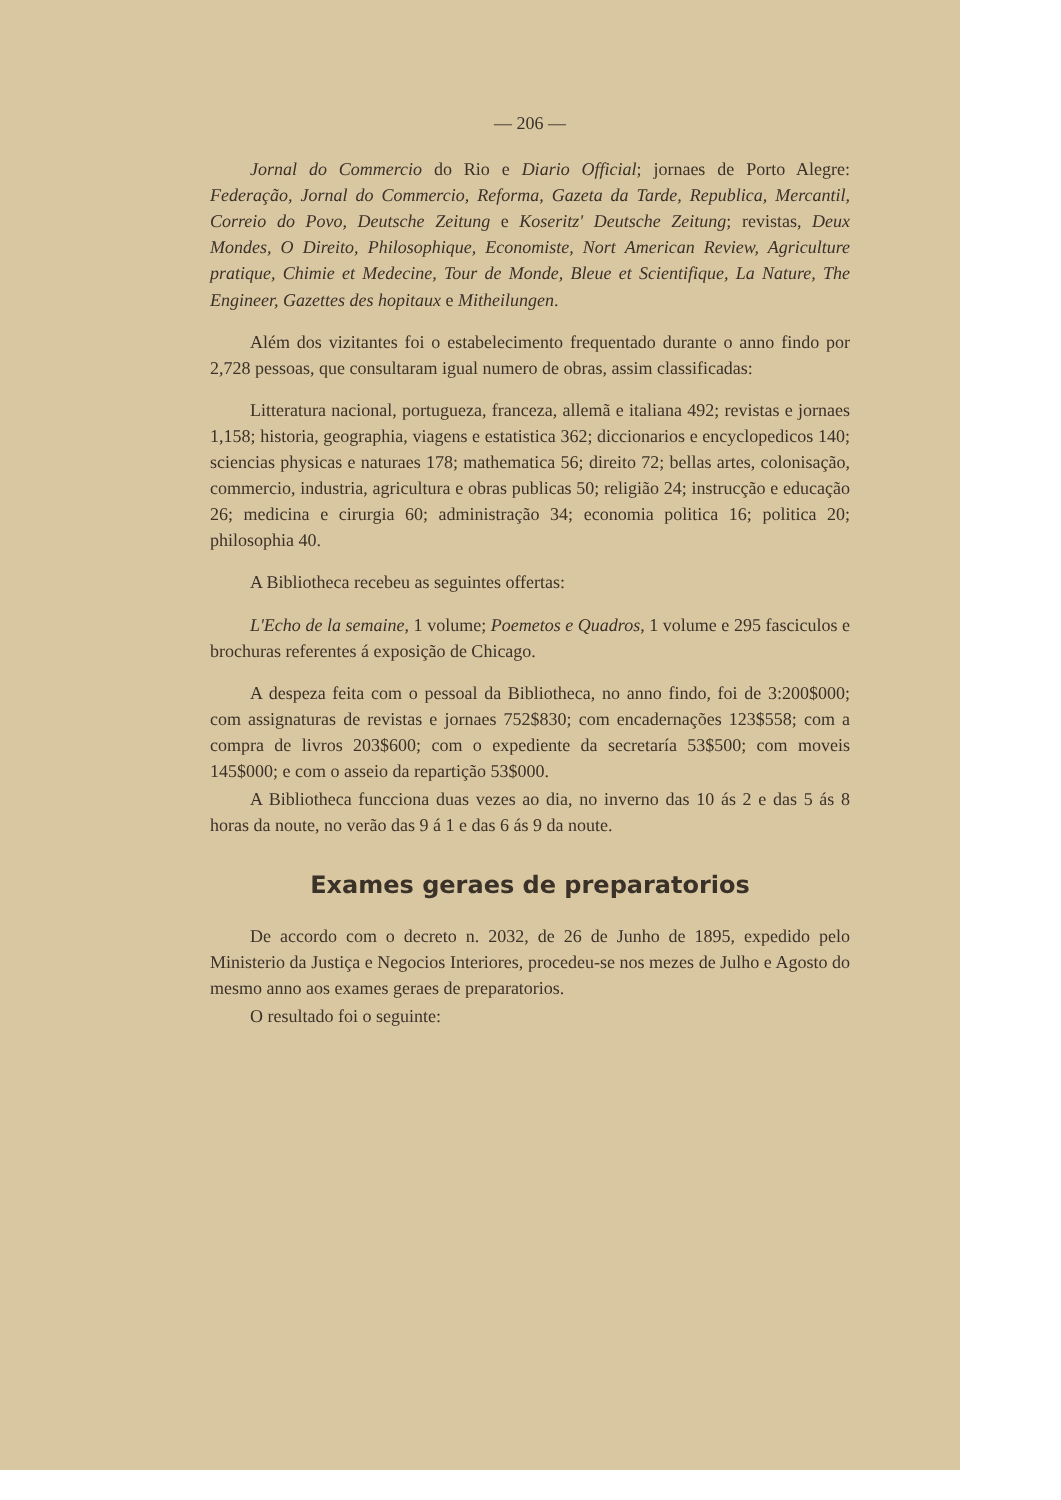— 206 —
Jornal do Commercio do Rio e Diario Official; jornaes de Porto Alegre: Federação, Jornal do Commercio, Reforma, Gazeta da Tarde, Republica, Mercantil, Correio do Povo, Deutsche Zeitung e Koseritz' Deutsche Zeitung; revistas, Deux Mondes, O Direito, Philosophique, Economiste, Nort American Review, Agriculture pratique, Chimie et Medecine, Tour de Monde, Bleue et Scientifique, La Nature, The Engineer, Gazettes des hopitaux e Mitheilungen.
Além dos vizitantes foi o estabelecimento frequentado durante o anno findo por 2,728 pessoas, que consultaram igual numero de obras, assim classificadas:
Litteratura nacional, portugueza, franceza, allemã e italiana 492; revistas e jornaes 1,158; historia, geographia, viagens e estatistica 362; diccionarios e encyclopedicos 140; sciencias physicas e naturaes 178; mathematica 56; direito 72; bellas artes, colonisação, commercio, industria, agricultura e obras publicas 50; religião 24; instrucção e educação 26; medicina e cirurgia 60; administração 34; economia politica 16; politica 20; philosophia 40.
A Bibliotheca recebeu as seguintes offertas:
L'Echo de la semaine, 1 volume; Poemetos e Quadros, 1 volume e 295 fasciculos e brochuras referentes á exposição de Chicago.
A despeza feita com o pessoal da Bibliotheca, no anno findo, foi de 3:200$000; com assignaturas de revistas e jornaes 752$830; com encadernações 123$558; com a compra de livros 203$600; com o expediente da secretaría 53$500; com moveis 145$000; e com o asseio da repartição 53$000.
A Bibliotheca funcciona duas vezes ao dia, no inverno das 10 ás 2 e das 5 ás 8 horas da noute, no verão das 9 á 1 e das 6 ás 9 da noute.
Exames geraes de preparatorios
De accordo com o decreto n. 2032, de 26 de Junho de 1895, expedido pelo Ministerio da Justiça e Negocios Interiores, procedeu-se nos mezes de Julho e Agosto do mesmo anno aos exames geraes de preparatorios.
O resultado foi o seguinte: